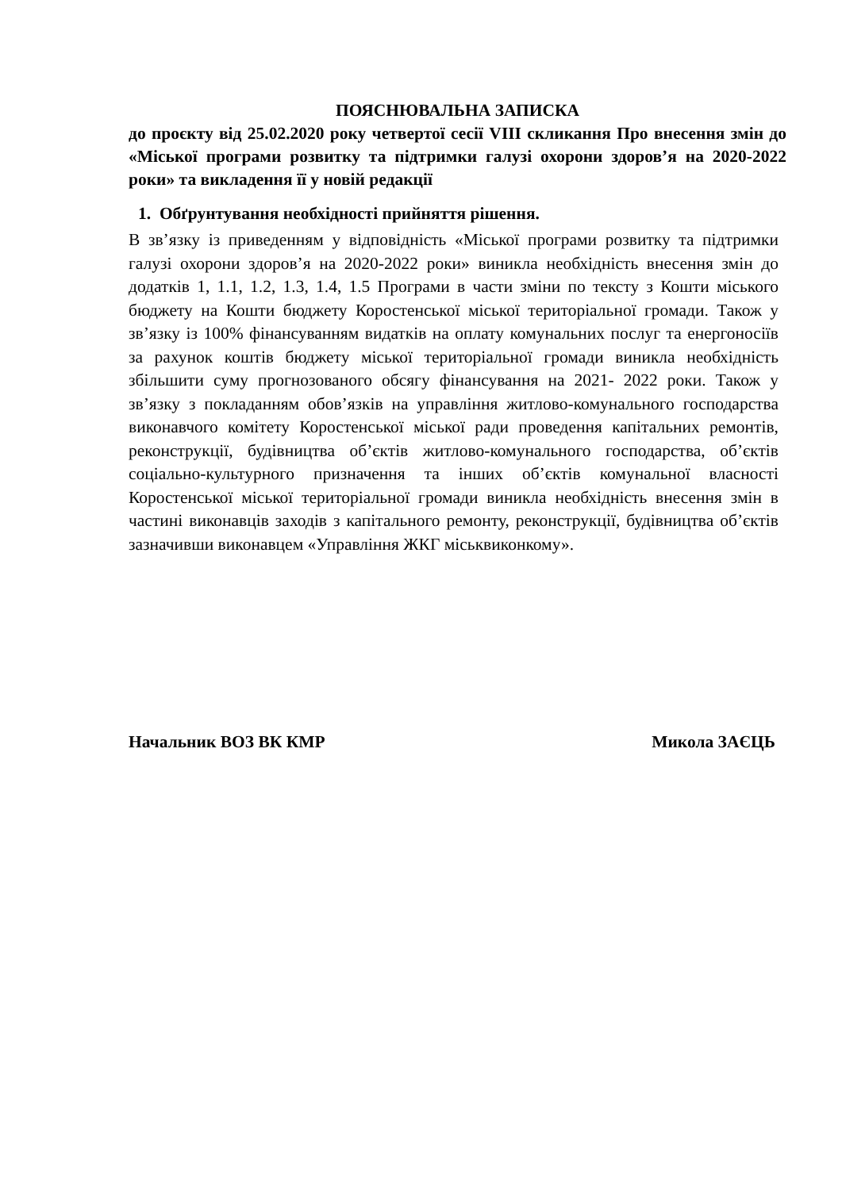ПОЯСНЮВАЛЬНА ЗАПИСКА
до проєкту від 25.02.2020 року четвертої сесії VIII скликання Про внесення змін до «Міської програми розвитку та підтримки галузі охорони здоров’я на 2020-2022 роки» та викладення її у новій редакції
1. Обґрунтування необхідності прийняття рішення.
В зв’язку із приведенням у відповідність «Міської програми розвитку та підтримки галузі охорони здоров’я на 2020-2022 роки» виникла необхідність внесення змін до додатків 1, 1.1, 1.2, 1.3, 1.4, 1.5 Програми в части зміни по тексту з Кошти міського бюджету на Кошти бюджету Коростенської міської територіальної громади. Також у зв’язку із 100% фінансуванням видатків на оплату комунальних послуг та енергоносіїв за рахунок коштів бюджету міської територіальної громади виникла необхідність збільшити суму прогнозованого обсягу фінансування на 2021- 2022 роки. Також у зв’язку з покладанням обов’язків на управління житлово-комунального господарства виконавчого комітету Коростенської міської ради проведення капітальних ремонтів, реконструкції, будівництва об’єктів житлово-комунального господарства, об’єктів соціально-культурного призначення та інших об’єктів комунальної власності Коростенської міської територіальної громади виникла необхідність внесення змін в частині виконавців заходів з капітального ремонту, реконструкції, будівництва об’єктів зазначивши виконавцем «Управління ЖКГ міськвиконкому».
Начальник ВОЗ ВК КМР Микола ЗАЄЦЬ